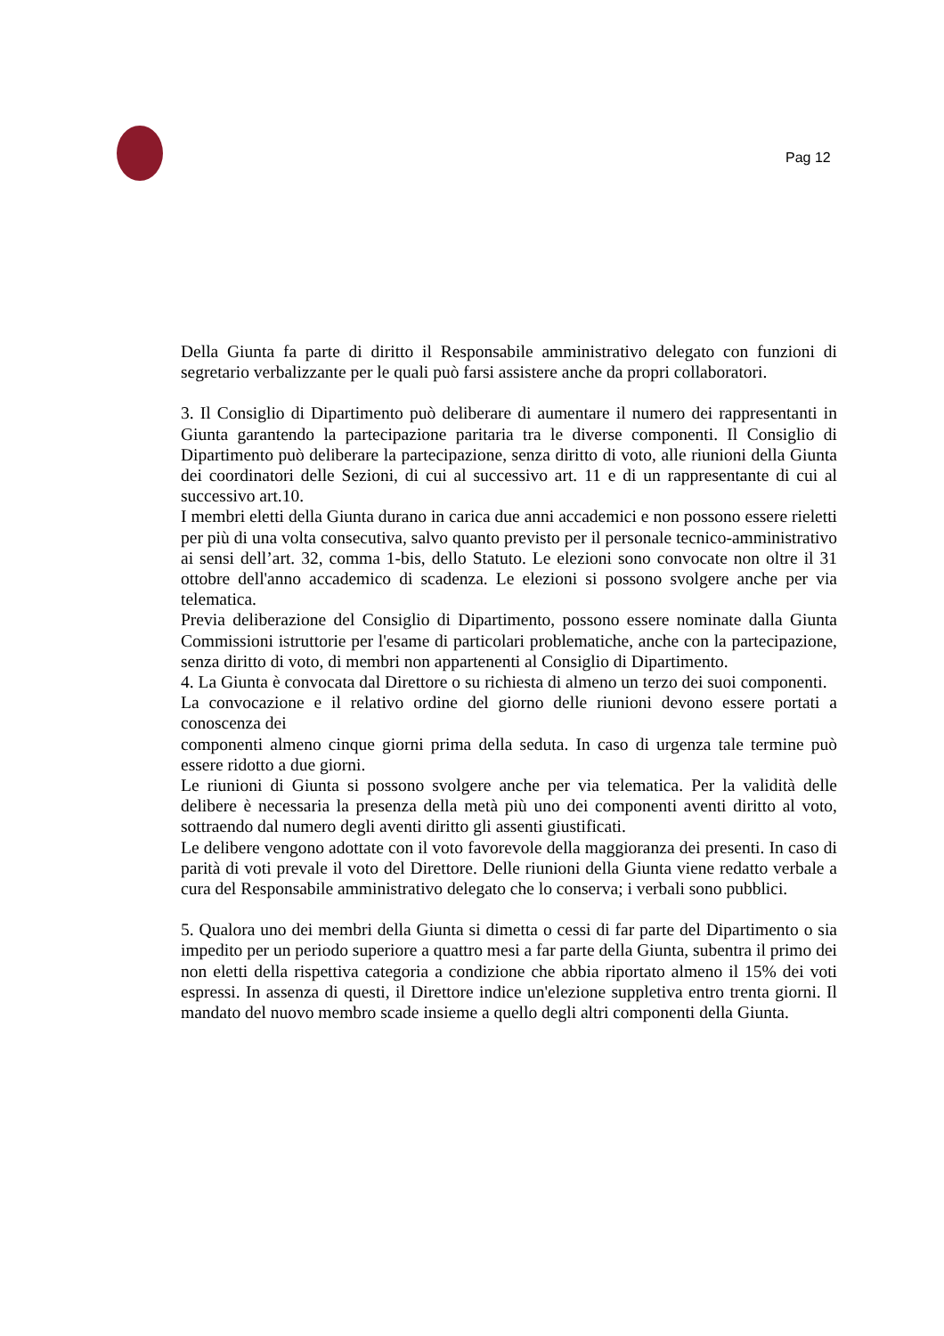Pag 12
Della Giunta fa parte di diritto il Responsabile amministrativo delegato con funzioni di segretario verbalizzante per le quali può farsi assistere anche da propri collaboratori.
3. Il Consiglio di Dipartimento può deliberare di aumentare il numero dei rappresentanti in Giunta garantendo la partecipazione paritaria tra le diverse componenti. Il Consiglio di Dipartimento può deliberare la partecipazione, senza diritto di voto, alle riunioni della Giunta dei coordinatori delle Sezioni, di cui al successivo art. 11 e di un rappresentante di cui al successivo art.10.
I membri eletti della Giunta durano in carica due anni accademici e non possono essere rieletti per più di una volta consecutiva, salvo quanto previsto per il personale tecnico-amministrativo ai sensi dell’art. 32, comma 1-bis, dello Statuto. Le elezioni sono convocate non oltre il 31 ottobre dell'anno accademico di scadenza. Le elezioni si possono svolgere anche per via telematica.
Previa deliberazione del Consiglio di Dipartimento, possono essere nominate dalla Giunta Commissioni istruttorie per l'esame di particolari problematiche, anche con la partecipazione, senza diritto di voto, di membri non appartenenti al Consiglio di Dipartimento.
4. La Giunta è convocata dal Direttore o su richiesta di almeno un terzo dei suoi componenti.
La convocazione e il relativo ordine del giorno delle riunioni devono essere portati a conoscenza dei
componenti almeno cinque giorni prima della seduta. In caso di urgenza tale termine può essere ridotto a due giorni.
Le riunioni di Giunta si possono svolgere anche per via telematica. Per la validità delle delibere è necessaria la presenza della metà più uno dei componenti aventi diritto al voto, sottraendo dal numero degli aventi diritto gli assenti giustificati.
Le delibere vengono adottate con il voto favorevole della maggioranza dei presenti. In caso di parità di voti prevale il voto del Direttore. Delle riunioni della Giunta viene redatto verbale a cura del Responsabile amministrativo delegato che lo conserva; i verbali sono pubblici.
5. Qualora uno dei membri della Giunta si dimetta o cessi di far parte del Dipartimento o sia impedito per un periodo superiore a quattro mesi a far parte della Giunta, subentra il primo dei non eletti della rispettiva categoria a condizione che abbia riportato almeno il 15% dei voti espressi. In assenza di questi, il Direttore indice un'elezione suppletiva entro trenta giorni. Il mandato del nuovo membro scade insieme a quello degli altri componenti della Giunta.